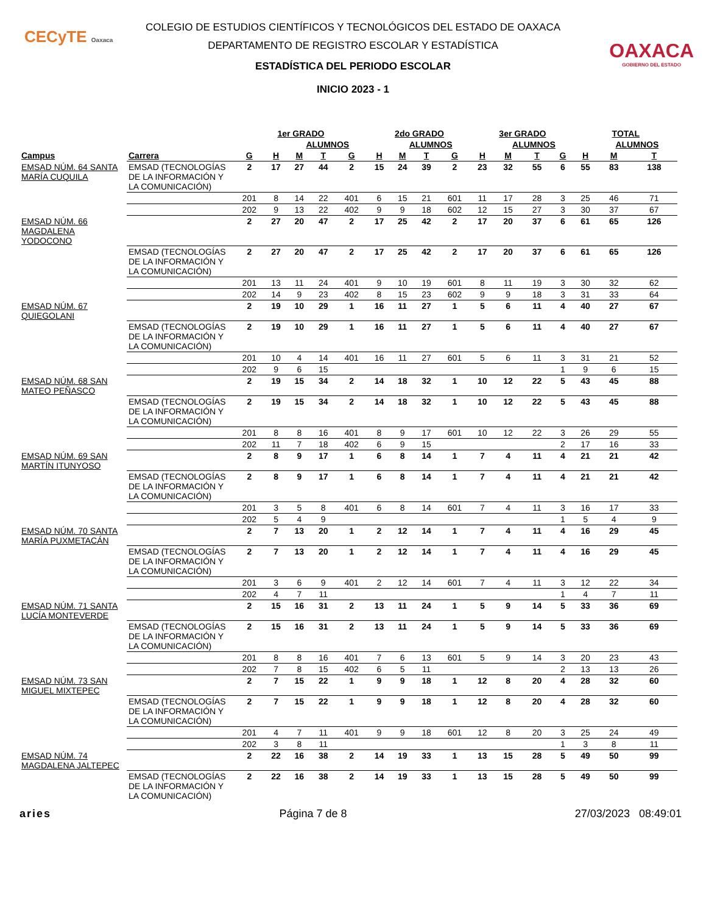CECyTE Oaxaca
OAXACA
GOBIERNO DEL ESTADO
COLEGIO DE ESTUDIOS CIENTÍFICOS Y TECNOLÓGICOS DEL ESTADO DE OAXACA
DEPARTAMENTO DE REGISTRO ESCOLAR Y ESTADÍSTICA
ESTADÍSTICA DEL PERIODO ESCOLAR
INICIO 2023 - 1
| | | 1er GRADO | | | | | 2do GRADO | | | | 3er GRADO | | | | TOTAL | | |
| --- | --- | --- | --- | --- | --- | --- | --- | --- | --- | --- | --- | --- | --- | --- | --- | --- | --- |
| | | | | ALUMNOS | | | | ALUMNOS | | | | ALUMNOS | | | | ALUMNOS | |
| Campus | Carrera | G | H | M | T | G | H | M | T | G | H | M | T | G | H | M | T |
| EMSAD NÚM. 64 SANTA MARÍA CUQUILA | EMSAD (TECNOLOGÍAS DE LA INFORMACIÓN Y LA COMUNICACIÓN) | 2 | 17 | 27 | 44 | 2 | 15 | 24 | 39 | 2 | 23 | 32 | 55 | 6 | 55 | 83 | 138 |
| | | 201 | 8 | 14 | 22 | 401 | 6 | 15 | 21 | 601 | 11 | 17 | 28 | 3 | 25 | 46 | 71 |
| | | 202 | 9 | 13 | 22 | 402 | 9 | 9 | 18 | 602 | 12 | 15 | 27 | 3 | 30 | 37 | 67 |
| EMSAD NÚM. 66 MAGDALENA YODOCONO | | 2 | 27 | 20 | 47 | 2 | 17 | 25 | 42 | 2 | 17 | 20 | 37 | 6 | 61 | 65 | 126 |
| | EMSAD (TECNOLOGÍAS DE LA INFORMACIÓN Y LA COMUNICACIÓN) | 2 | 27 | 20 | 47 | 2 | 17 | 25 | 42 | 2 | 17 | 20 | 37 | 6 | 61 | 65 | 126 |
| | | 201 | 13 | 11 | 24 | 401 | 9 | 10 | 19 | 601 | 8 | 11 | 19 | 3 | 30 | 32 | 62 |
| | | 202 | 14 | 9 | 23 | 402 | 8 | 15 | 23 | 602 | 9 | 9 | 18 | 3 | 31 | 33 | 64 |
| EMSAD NÚM. 67 QUIEGOLANI | | 2 | 19 | 10 | 29 | 1 | 16 | 11 | 27 | 1 | 5 | 6 | 11 | 4 | 40 | 27 | 67 |
| | EMSAD (TECNOLOGÍAS DE LA INFORMACIÓN Y LA COMUNICACIÓN) | 2 | 19 | 10 | 29 | 1 | 16 | 11 | 27 | 1 | 5 | 6 | 11 | 4 | 40 | 27 | 67 |
| | | 201 | 10 | 4 | 14 | 401 | 16 | 11 | 27 | 601 | 5 | 6 | 11 | 3 | 31 | 21 | 52 |
| | | 202 | 9 | 6 | 15 | | | | | | | | | 1 | 9 | 6 | 15 |
| EMSAD NÚM. 68 SAN MATEO PEÑASCO | | 2 | 19 | 15 | 34 | 2 | 14 | 18 | 32 | 1 | 10 | 12 | 22 | 5 | 43 | 45 | 88 |
| | EMSAD (TECNOLOGÍAS DE LA INFORMACIÓN Y LA COMUNICACIÓN) | 2 | 19 | 15 | 34 | 2 | 14 | 18 | 32 | 1 | 10 | 12 | 22 | 5 | 43 | 45 | 88 |
| | | 201 | 8 | 8 | 16 | 401 | 8 | 9 | 17 | 601 | 10 | 12 | 22 | 3 | 26 | 29 | 55 |
| | | 202 | 11 | 7 | 18 | 402 | 6 | 9 | 15 | | | | | 2 | 17 | 16 | 33 |
| EMSAD NÚM. 69 SAN MARTÍN ITUNYOSO | | 2 | 8 | 9 | 17 | 1 | 6 | 8 | 14 | 1 | 7 | 4 | 11 | 4 | 21 | 21 | 42 |
| | EMSAD (TECNOLOGÍAS DE LA INFORMACIÓN Y LA COMUNICACIÓN) | 2 | 8 | 9 | 17 | 1 | 6 | 8 | 14 | 1 | 7 | 4 | 11 | 4 | 21 | 21 | 42 |
| | | 201 | 3 | 5 | 8 | 401 | 6 | 8 | 14 | 601 | 7 | 4 | 11 | 3 | 16 | 17 | 33 |
| | | 202 | 5 | 4 | 9 | | | | | | | | | 1 | 5 | 4 | 9 |
| EMSAD NÚM. 70 SANTA MARÍA PUXMETACÁN | | 2 | 7 | 13 | 20 | 1 | 2 | 12 | 14 | 1 | 7 | 4 | 11 | 4 | 16 | 29 | 45 |
| | EMSAD (TECNOLOGÍAS DE LA INFORMACIÓN Y LA COMUNICACIÓN) | 2 | 7 | 13 | 20 | 1 | 2 | 12 | 14 | 1 | 7 | 4 | 11 | 4 | 16 | 29 | 45 |
| | | 201 | 3 | 6 | 9 | 401 | 2 | 12 | 14 | 601 | 7 | 4 | 11 | 3 | 12 | 22 | 34 |
| | | 202 | 4 | 7 | 11 | | | | | | | | | 1 | 4 | 7 | 11 |
| EMSAD NÚM. 71 SANTA LUCÍA MONTEVERDE | | 2 | 15 | 16 | 31 | 2 | 13 | 11 | 24 | 1 | 5 | 9 | 14 | 5 | 33 | 36 | 69 |
| | EMSAD (TECNOLOGÍAS DE LA INFORMACIÓN Y LA COMUNICACIÓN) | 2 | 15 | 16 | 31 | 2 | 13 | 11 | 24 | 1 | 5 | 9 | 14 | 5 | 33 | 36 | 69 |
| | | 201 | 8 | 8 | 16 | 401 | 7 | 6 | 13 | 601 | 5 | 9 | 14 | 3 | 20 | 23 | 43 |
| | | 202 | 7 | 8 | 15 | 402 | 6 | 5 | 11 | | | | | 2 | 13 | 13 | 26 |
| EMSAD NÚM. 73 SAN MIGUEL MIXTEPEC | | 2 | 7 | 15 | 22 | 1 | 9 | 9 | 18 | 1 | 12 | 8 | 20 | 4 | 28 | 32 | 60 |
| | EMSAD (TECNOLOGÍAS DE LA INFORMACIÓN Y LA COMUNICACIÓN) | 2 | 7 | 15 | 22 | 1 | 9 | 9 | 18 | 1 | 12 | 8 | 20 | 4 | 28 | 32 | 60 |
| | | 201 | 4 | 7 | 11 | 401 | 9 | 9 | 18 | 601 | 12 | 8 | 20 | 3 | 25 | 24 | 49 |
| | | 202 | 3 | 8 | 11 | | | | | | | | | 1 | 3 | 8 | 11 |
| EMSAD NÚM. 74 MAGDALENA JALTEPEC | | 2 | 22 | 16 | 38 | 2 | 14 | 19 | 33 | 1 | 13 | 15 | 28 | 5 | 49 | 50 | 99 |
| | EMSAD (TECNOLOGÍAS DE LA INFORMACIÓN Y LA COMUNICACIÓN) | 2 | 22 | 16 | 38 | 2 | 14 | 19 | 33 | 1 | 13 | 15 | 28 | 5 | 49 | 50 | 99 |
aries Página 7 de 8 27/03/2023 08:49:01